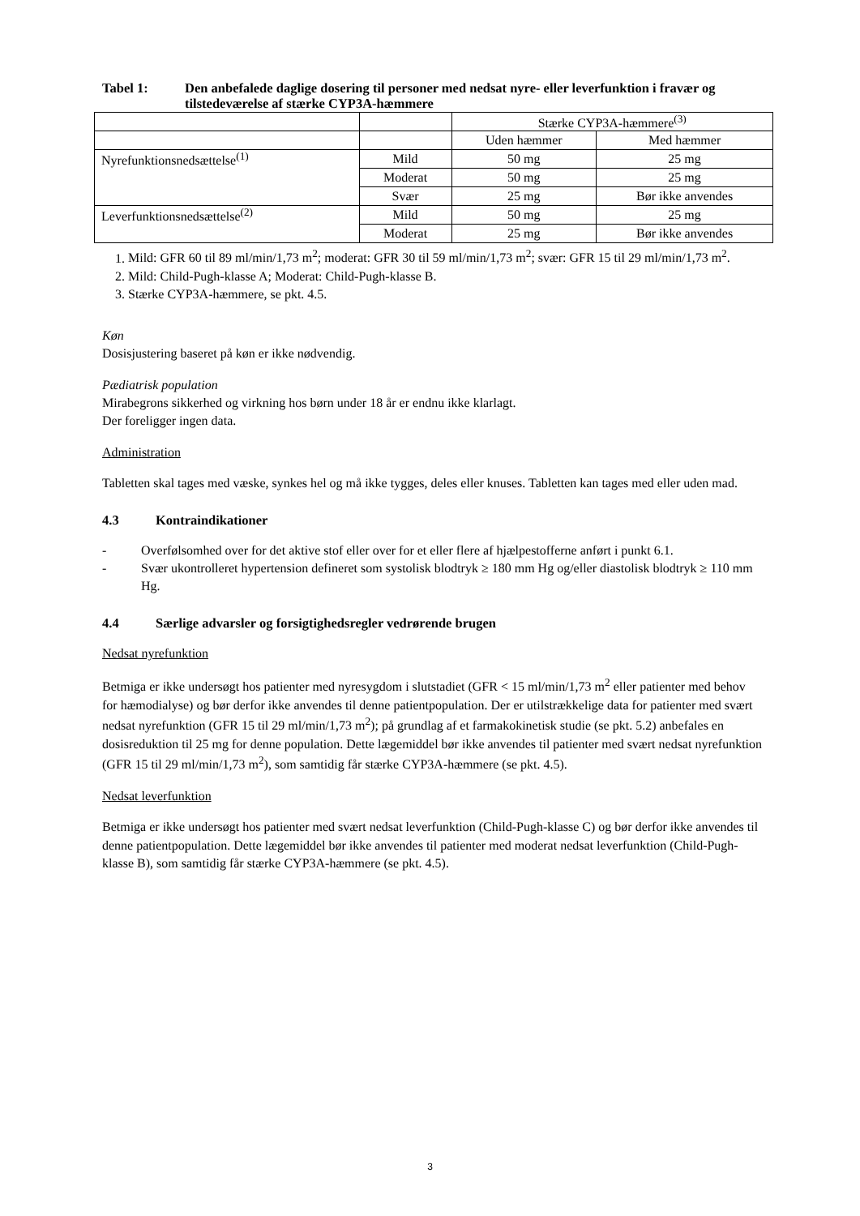Tabel 1: Den anbefalede daglige dosering til personer med nedsat nyre- eller leverfunktion i fravær og tilstedeværelse af stærke CYP3A-hæmmere
| | | Stærke CYP3A-hæmmere<sup>(3)</sup> | |
| | | Uden hæmmer | Med hæmmer |
| Nyrefunktionsnedsættelse<sup>(1)</sup> | Mild | 50 mg | 25 mg |
| | Moderat | 50 mg | 25 mg |
| | Svær | 25 mg | Bør ikke anvendes |
| Leverfunktionsnedsættelse<sup>(2)</sup> | Mild | 50 mg | 25 mg |
| | Moderat | 25 mg | Bør ikke anvendes |
1. Mild: GFR 60 til 89 ml/min/1,73 m<sup>2</sup>; moderat: GFR 30 til 59 ml/min/1,73 m<sup>2</sup>; svær: GFR 15 til 29 ml/min/1,73 m<sup>2</sup>.
2. Mild: Child-Pugh-klasse A; Moderat: Child-Pugh-klasse B.
3. Stærke CYP3A-hæmmere, se pkt. 4.5.
Køn
Dosisjustering baseret på køn er ikke nødvendig.
Pædiatrisk population
Mirabegrons sikkerhed og virkning hos børn under 18 år er endnu ikke klarlagt.
Der foreligger ingen data.
Administration
Tabletten skal tages med væske, synkes hel og må ikke tygges, deles eller knuses. Tabletten kan tages med eller uden mad.
4.3 Kontraindikationer
- Overfølsomhed over for det aktive stof eller over for et eller flere af hjælpestofferne anført i punkt 6.1.
- Svær ukontrolleret hypertension defineret som systolisk blodtryk ≥ 180 mm Hg og/eller diastolisk blodtryk ≥ 110 mm Hg.
4.4 Særlige advarsler og forsigtighedsregler vedrørende brugen
Nedsat nyrefunktion
Betmiga er ikke undersøgt hos patienter med nyresygdom i slutstadiet (GFR < 15 ml/min/1,73 m<sup>2</sup> eller patienter med behov for hæmodialyse) og bør derfor ikke anvendes til denne patientpopulation. Der er utilstrækkelige data for patienter med svært nedsat nyrefunktion (GFR 15 til 29 ml/min/1,73 m<sup>2</sup>); på grundlag af et farmakokinetisk studie (se pkt. 5.2) anbefales en dosisreduktion til 25 mg for denne population. Dette lægemiddel bør ikke anvendes til patienter med svært nedsat nyrefunktion (GFR 15 til 29 ml/min/1,73 m<sup>2</sup>), som samtidig får stærke CYP3A-hæmmere (se pkt. 4.5).
Nedsat leverfunktion
Betmiga er ikke undersøgt hos patienter med svært nedsat leverfunktion (Child-Pugh-klasse C) og bør derfor ikke anvendes til denne patientpopulation. Dette lægemiddel bør ikke anvendes til patienter med moderat nedsat leverfunktion (Child-Pugh-klasse B), som samtidig får stærke CYP3A-hæmmere (se pkt. 4.5).
3